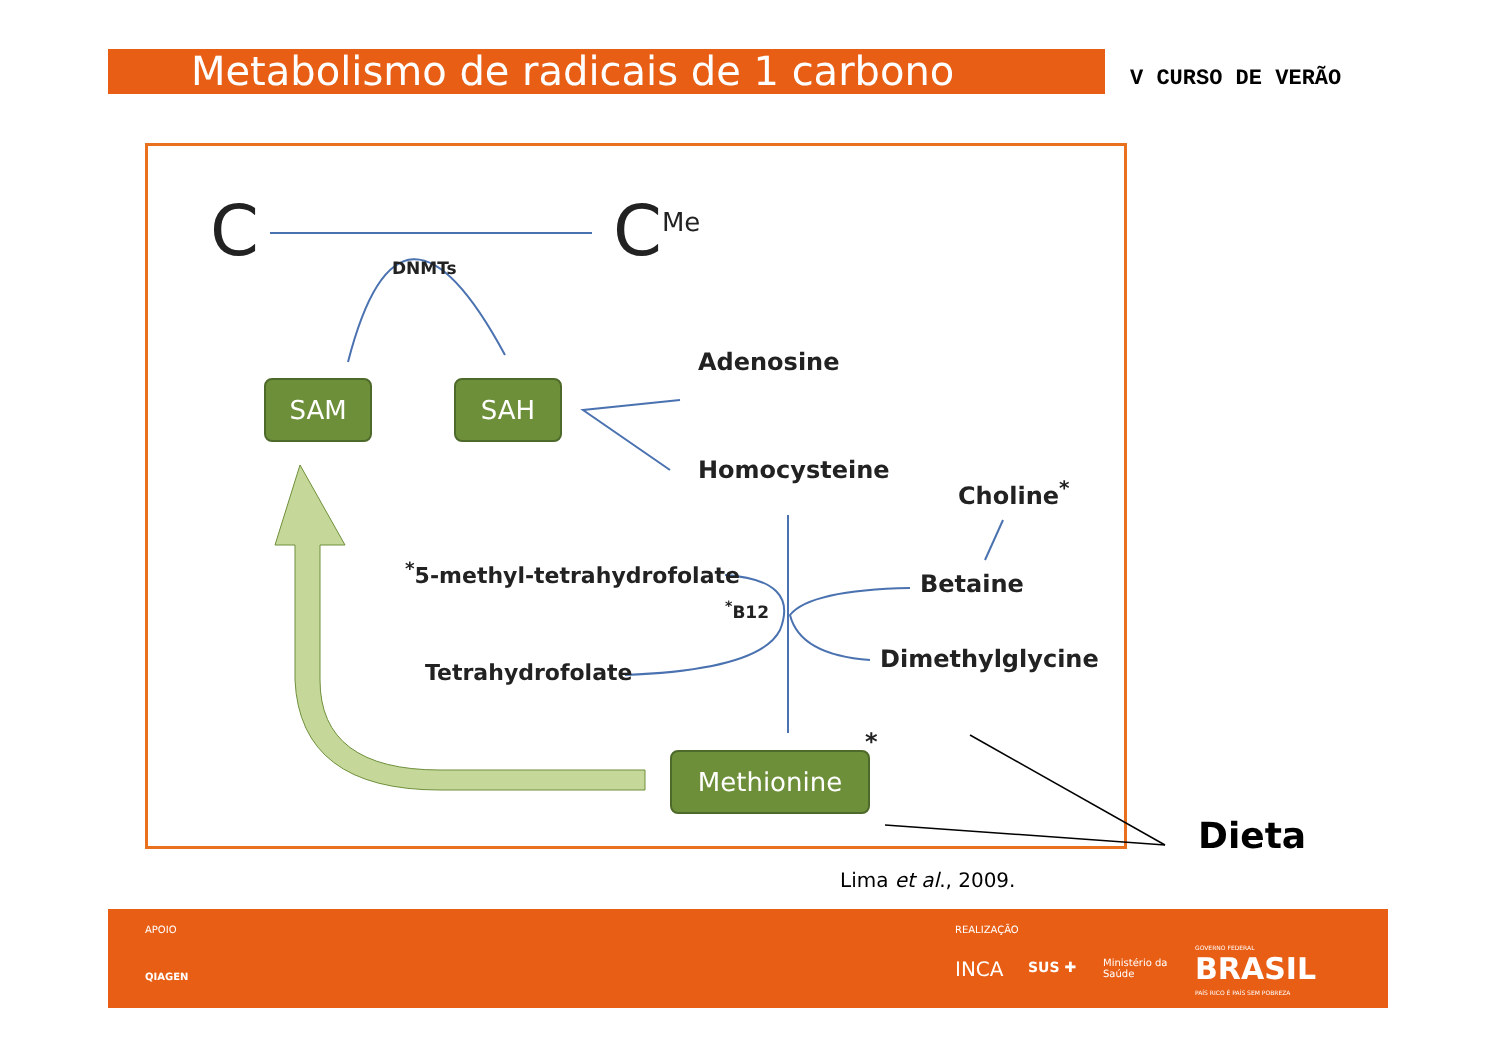Metabolismo de radicais de 1 carbono V CURSO DE VERÃO
C C<sup>Me</sup>
DNMTs
SAM SAH
Adenosine
Homocysteine
Choline<sup>*</sup>
<sup>*</sup> 5-methyl-tetrahydrofolate
<sup>*</sup> B12
Betaine
Tetrahydrofolate Dimethylglycine
Methionine
*
Dieta
Lima et al., 2009.
APOIO
QIAGEN
REALIZAÇÃO
INCA SUS ✚ Ministério da
Saúde
GOVERNO FEDERAL
BRASIL
PAÍS RICO É PAÍS SEM POBREZA